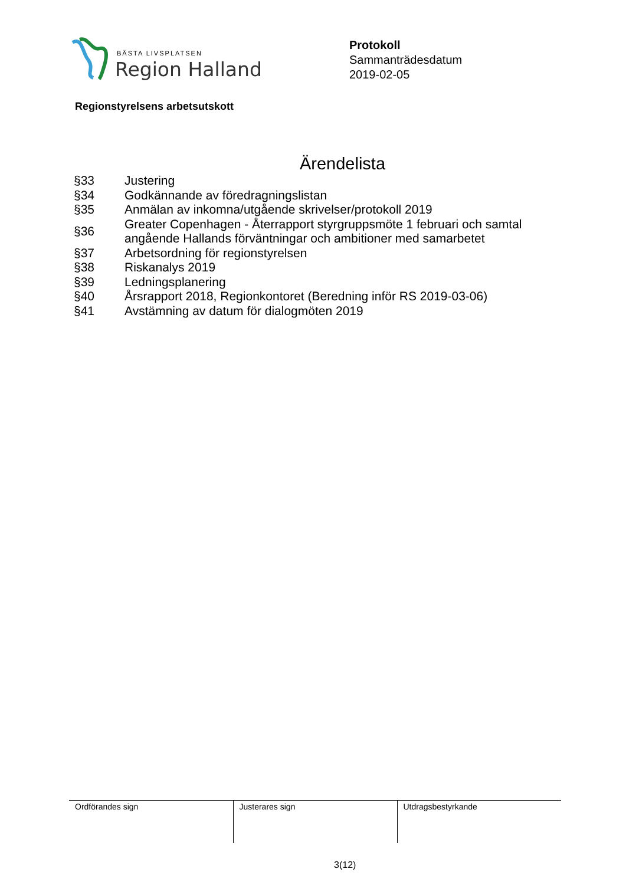BÄSTA LIVSPLATSEN
Region Halland
Protokoll
Sammanträdesdatum
2019-02-05
Regionstyrelsens arbetsutskott
Ärendelista
| §33 | Justering |
| §34 | Godkännande av föredragningslistan |
| §35 | Anmälan av inkomna/utgående skrivelser/protokoll 2019 |
| §36 | Greater Copenhagen - Återrapport styrgruppsmöte 1 februari och samtal angående Hallands förväntningar och ambitioner med samarbetet |
| §37 | Arbetsordning för regionstyrelsen |
| §38 | Riskanalys 2019 |
| §39 | Ledningsplanering |
| §40 | Årsrapport 2018, Regionkontoret (Beredning inför RS 2019-03-06) |
| §41 | Avstämning av datum för dialogmöten 2019 |
| Ordförandes sign | Justerares sign | Utdragsbestyrkande |
3(12)